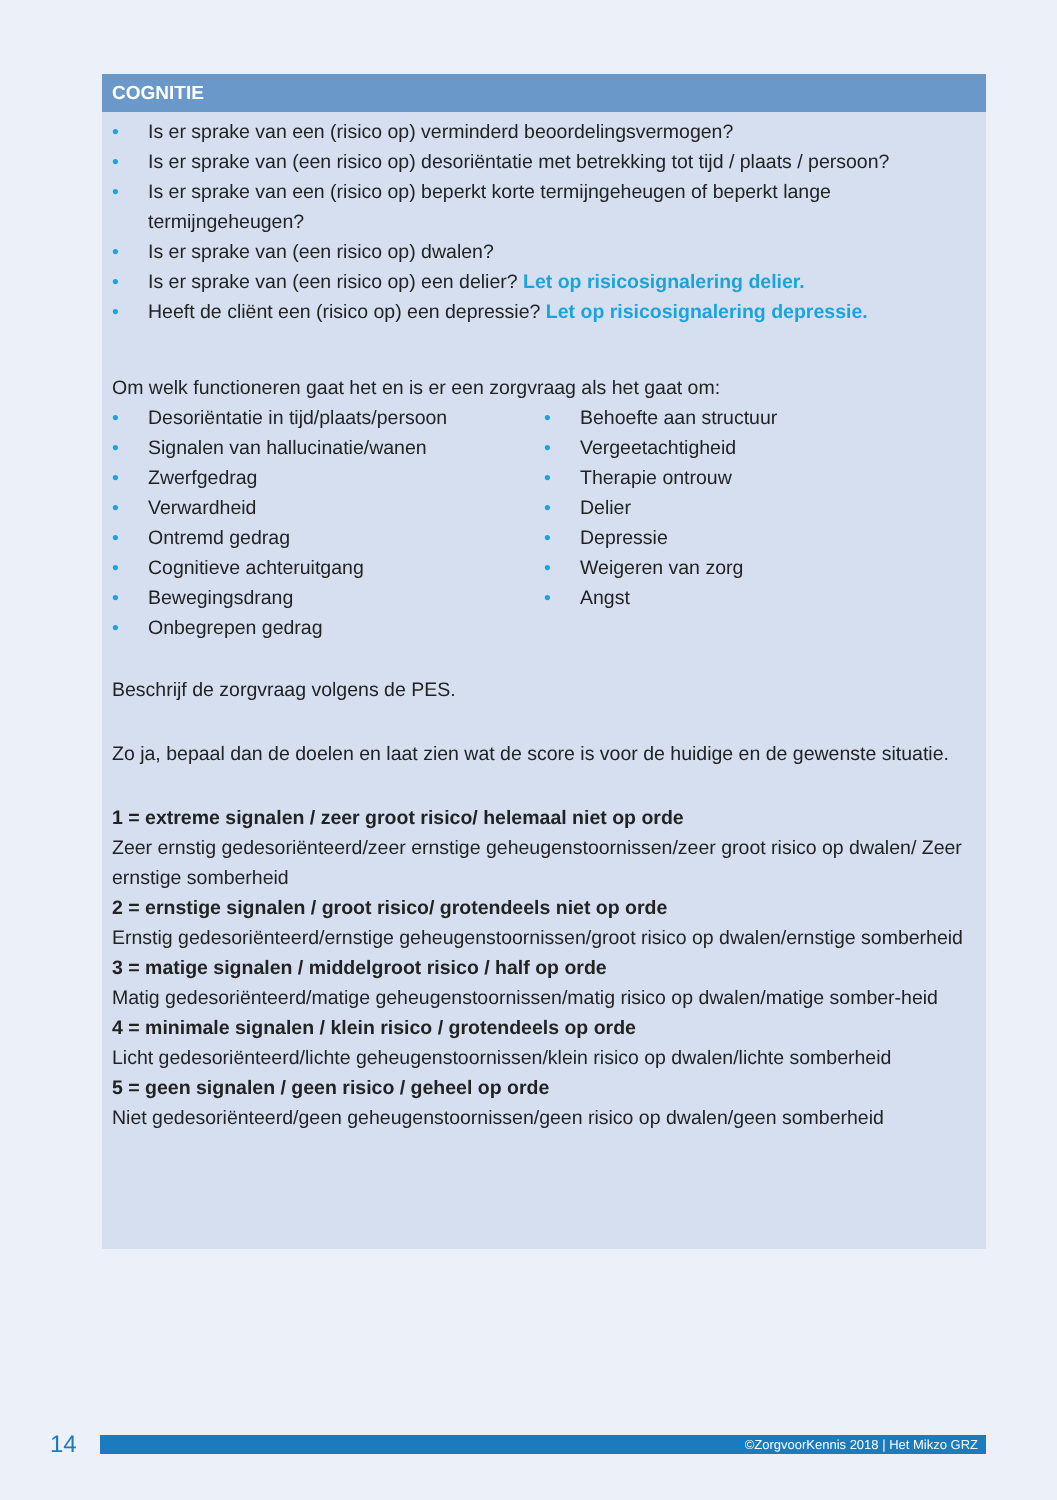COGNITIE
• Is er sprake van een (risico op) verminderd beoordelingsvermogen?
• Is er sprake van (een risico op) desoriëntatie met betrekking tot tijd / plaats / persoon?
• Is er sprake van een (risico op) beperkt korte termijngeheugen of beperkt lange termijngeheugen?
• Is er sprake van (een risico op) dwalen?
• Is er sprake van (een risico op) een delier? Let op risicosignalering delier.
• Heeft de cliënt een (risico op) een depressie? Let op risicosignalering depressie.
Om welk functioneren gaat het en is er een zorgvraag als het gaat om:
• Desoriëntatie in tijd/plaats/persoon
• Signalen van hallucinatie/wanen
• Zwerfgedrag
• Verwardheid
• Ontremd gedrag
• Cognitieve achteruitgang
• Bewegingsdrang
• Onbegrepen gedrag
• Behoefte aan structuur
• Vergeetachtigheid
• Therapie ontrouw
• Delier
• Depressie
• Weigeren van zorg
• Angst
Beschrijf de zorgvraag volgens de PES.
Zo ja, bepaal dan de doelen en laat zien wat de score is voor de huidige en de gewenste situatie.
1 = extreme signalen / zeer groot risico/ helemaal niet op orde
Zeer ernstig gedesoriënteerd/zeer ernstige geheugenstoornissen/zeer groot risico op dwalen/ Zeer ernstige somberheid
2 = ernstige signalen / groot risico/ grotendeels niet op orde
Ernstig gedesoriënteerd/ernstige geheugenstoornissen/groot risico op dwalen/ernstige somberheid
3 = matige signalen / middelgroot risico / half op orde
Matig gedesoriënteerd/matige geheugenstoornissen/matig risico op dwalen/matige somber-heid
4 = minimale signalen / klein risico / grotendeels op orde
Licht gedesoriënteerd/lichte geheugenstoornissen/klein risico op dwalen/lichte somberheid
5 = geen signalen / geen risico / geheel op orde
Niet gedesoriënteerd/geen geheugenstoornissen/geen risico op dwalen/geen somberheid
14
©ZorgvoorKennis 2018 | Het Mikzo GRZ